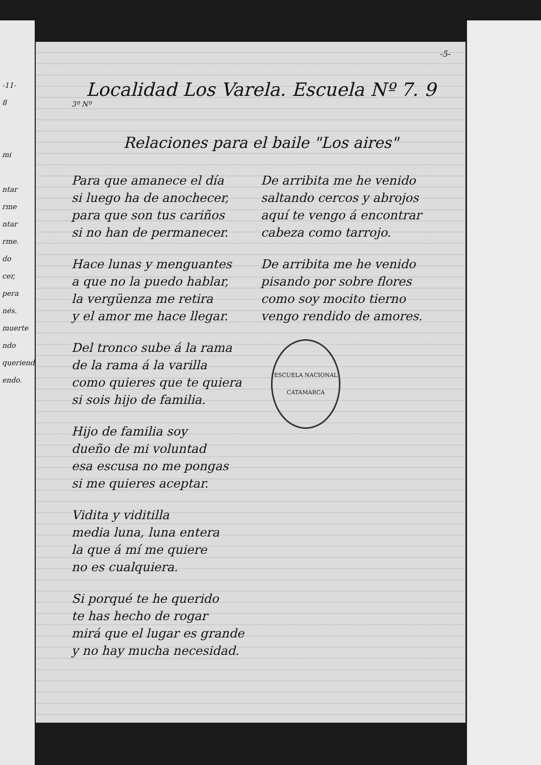-11-
8
mi
ntar
rme
ntar
rme.
do
cer,
pera
nés.
muerte
ndo
queriendo
endo.
-5-
Localidad Los Varela. Escuela Nº 7. 9
3º Nº
Relaciones para el baile "Los aires"
Para que amanece el día
si luego ha de anochecer,
para que son tus cariños
si no han de permanecer.
Hace lunas y menguantes
a que no la puedo hablar,
la vergüenza me retira
y el amor me hace llegar.
Del tronco sube á la rama
de la rama á la varilla
como quieres que te quiera
si sois hijo de familia.
Hijo de familia soy
dueño de mi voluntad
esa escusa no me pongas
si me quieres aceptar.
Vidita y viditilla
media luna, luna entera
la que á mí me quiere
no es cualquiera.
Si porqué te he querido
te has hecho de rogar
mirá que el lugar es grande
y no hay mucha necesidad.
De arribita me he venido
saltando cercos y abrojos
aquí te vengo á encontrar
cabeza como tarrojo.
De arribita me he venido
pisando por sobre flores
como soy mocito tierno
vengo rendido de amores.
ESCUELA NACIONAL
CATAMARCA